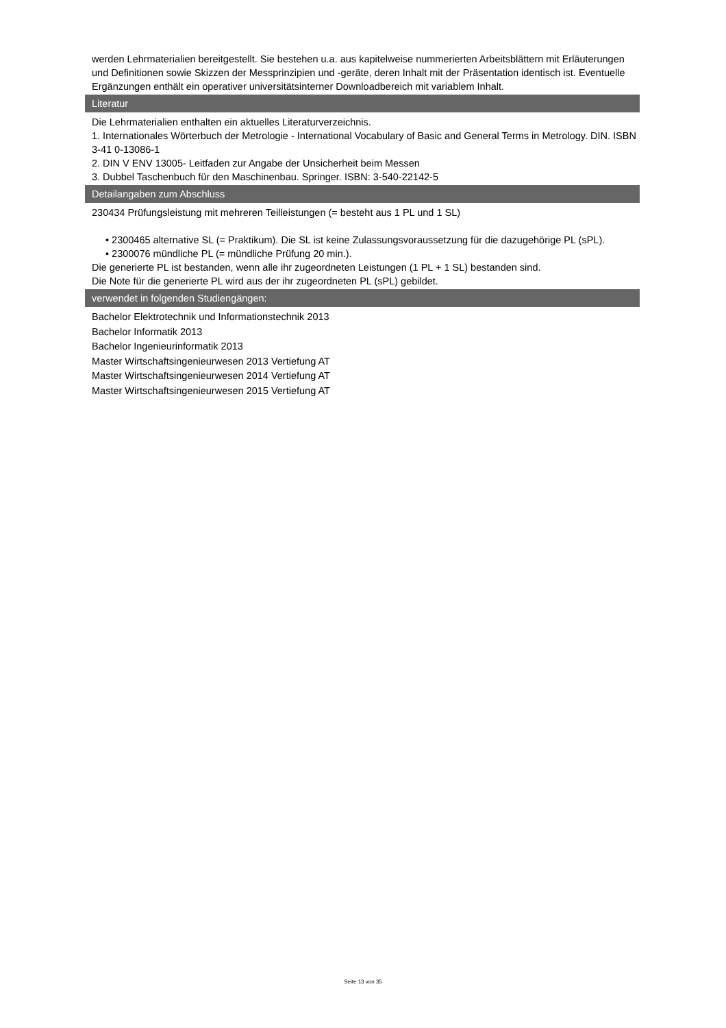werden Lehrmaterialien bereitgestellt. Sie bestehen u.a. aus kapitelweise nummerierten Arbeitsblättern mit Erläuterungen und Definitionen sowie Skizzen der Messprinzipien und -geräte, deren Inhalt mit der Präsentation identisch ist. Eventuelle Ergänzungen enthält ein operativer universitätsinterner Downloadbereich mit variablem Inhalt.
Literatur
Die Lehrmaterialien enthalten ein aktuelles Literaturverzeichnis.
1. Internationales Wörterbuch der Metrologie - International Vocabulary of Basic and General Terms in Metrology. DIN. ISBN 3-41 0-13086-1
2. DIN V ENV 13005- Leitfaden zur Angabe der Unsicherheit beim Messen
3. Dubbel Taschenbuch für den Maschinenbau. Springer. ISBN: 3-540-22142-5
Detailangaben zum Abschluss
230434 Prüfungsleistung mit mehreren Teilleistungen (= besteht aus 1 PL und 1 SL)
• 2300465 alternative SL (= Praktikum). Die SL ist keine Zulassungsvoraussetzung für die dazugehörige PL (sPL).
• 2300076 mündliche PL (= mündliche Prüfung 20 min.).
Die generierte PL ist bestanden, wenn alle ihr zugeordneten Leistungen (1 PL + 1 SL) bestanden sind.
Die Note für die generierte PL wird aus der ihr zugeordneten PL (sPL) gebildet.
verwendet in folgenden Studiengängen:
Bachelor Elektrotechnik und Informationstechnik 2013
Bachelor Informatik 2013
Bachelor Ingenieurinformatik 2013
Master Wirtschaftsingenieurwesen 2013 Vertiefung AT
Master Wirtschaftsingenieurwesen 2014 Vertiefung AT
Master Wirtschaftsingenieurwesen 2015 Vertiefung AT
Seite 13 von 35